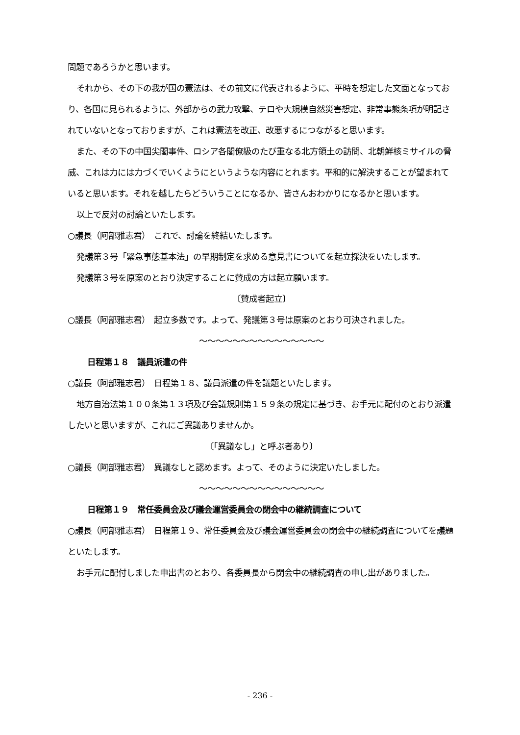問題であろうかと思います。
それから、その下の我が国の憲法は、その前文に代表されるように、平時を想定した文面となっており、各国に見られるように、外部からの武力攻撃、テロや大規模自然災害想定、非常事態条項が明記されていないとなっておりますが、これは憲法を改正、改悪するにつながると思います。
また、その下の中国尖閣事件、ロシア各閣僚級のたび重なる北方領土の訪問、北朝鮮核ミサイルの脅威、これは力には力づくでいくようにというような内容にとれます。平和的に解決することが望まれていると思います。それを越したらどういうことになるか、皆さんおわかりになるかと思います。
以上で反対の討論といたします。
○議長（阿部雅志君）　これで、討論を終結いたします。
発議第３号「緊急事態基本法」の早期制定を求める意見書についてを起立採決をいたします。
発議第３号を原案のとおり決定することに賛成の方は起立願います。
〔賛成者起立〕
○議長（阿部雅志君）　起立多数です。よって、発議第３号は原案のとおり可決されました。
～～～～～～～～～～～～～～～
日程第１８　議員派遣の件
○議長（阿部雅志君）　日程第１８、議員派遣の件を議題といたします。
地方自治法第１００条第１３項及び会議規則第１５９条の規定に基づき、お手元に配付のとおり派遣したいと思いますが、これにご異議ありませんか。
〔「異議なし」と呼ぶ者あり〕
○議長（阿部雅志君）　異議なしと認めます。よって、そのように決定いたしました。
～～～～～～～～～～～～～～～
日程第１９　常任委員会及び議会運営委員会の閉会中の継続調査について
○議長（阿部雅志君）　日程第１９、常任委員会及び議会運営委員会の閉会中の継続調査についてを議題といたします。
お手元に配付しました申出書のとおり、各委員長から閉会中の継続調査の申し出がありました。
- 236 -